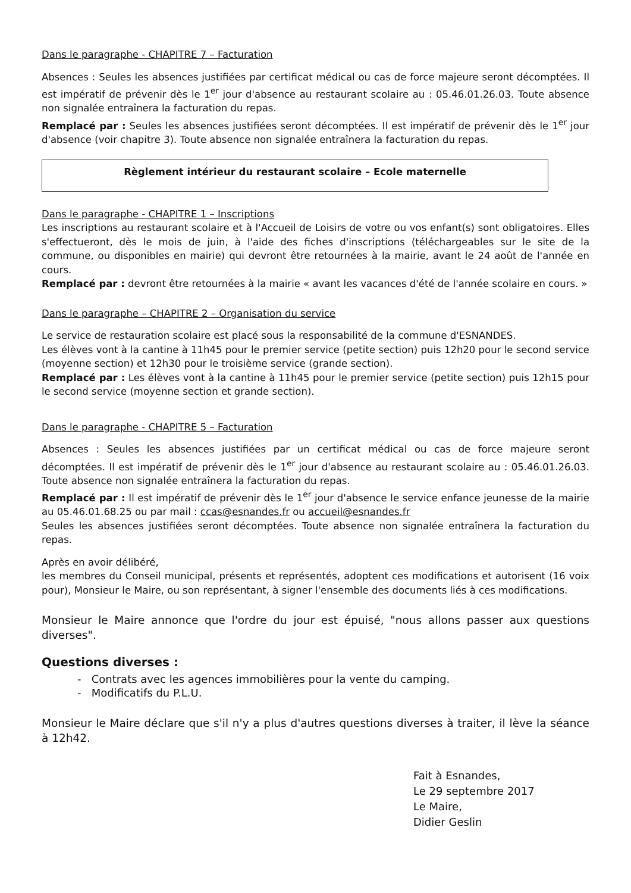Dans le paragraphe - CHAPITRE 7 – Facturation
Absences : Seules les absences justifiées par certificat médical ou cas de force majeure seront décomptées. Il est impératif de prévenir dès le 1<sup>er</sup> jour d'absence au restaurant scolaire au : 05.46.01.26.03. Toute absence non signalée entraînera la facturation du repas.
Remplacé par : Seules les absences justifiées seront décomptées. Il est impératif de prévenir dès le 1<sup>er</sup> jour d'absence (voir chapitre 3). Toute absence non signalée entraînera la facturation du repas.
Règlement intérieur du restaurant scolaire – Ecole maternelle
Dans le paragraphe - CHAPITRE 1 – Inscriptions
Les inscriptions au restaurant scolaire et à l'Accueil de Loisirs de votre ou vos enfant(s) sont obligatoires. Elles s'effectueront, dès le mois de juin, à l'aide des fiches d'inscriptions (téléchargeables sur le site de la commune, ou disponibles en mairie) qui devront être retournées à la mairie, avant le 24 août de l'année en cours.
Remplacé par : devront être retournées à la mairie « avant les vacances d'été de l'année scolaire en cours. »
Dans le paragraphe – CHAPITRE 2 – Organisation du service
Le service de restauration scolaire est placé sous la responsabilité de la commune d'ESNANDES.
Les élèves vont à la cantine à 11h45 pour le premier service (petite section) puis 12h20 pour le second service (moyenne section) et 12h30 pour le troisième service (grande section).
Remplacé par : Les élèves vont à la cantine à 11h45 pour le premier service (petite section) puis 12h15 pour le second service (moyenne section et grande section).
Dans le paragraphe - CHAPITRE 5 – Facturation
Absences : Seules les absences justifiées par un certificat médical ou cas de force majeure seront décomptées. Il est impératif de prévenir dès le 1<sup>er</sup> jour d'absence au restaurant scolaire au : 05.46.01.26.03. Toute absence non signalée entraînera la facturation du repas.
Remplacé par : Il est impératif de prévenir dès le 1<sup>er</sup> jour d'absence le service enfance jeunesse de la mairie au 05.46.01.68.25 ou par mail : ccas@esnandes.fr ou accueil@esnandes.fr
Seules les absences justifiées seront décomptées. Toute absence non signalée entraînera la facturation du repas.
Après en avoir délibéré,
les membres du Conseil municipal, présents et représentés, adoptent ces modifications et autorisent (16 voix pour), Monsieur le Maire, ou son représentant, à signer l'ensemble des documents liés à ces modifications.
Monsieur le Maire annonce que l'ordre du jour est épuisé, "nous allons passer aux questions diverses".
Questions diverses :
- Contrats avec les agences immobilières pour la vente du camping.
- Modificatifs du P.L.U.
Monsieur le Maire déclare que s'il n'y a plus d'autres questions diverses à traiter, il lève la séance à 12h42.
Fait à Esnandes,
Le 29 septembre 2017
Le Maire,
Didier Geslin